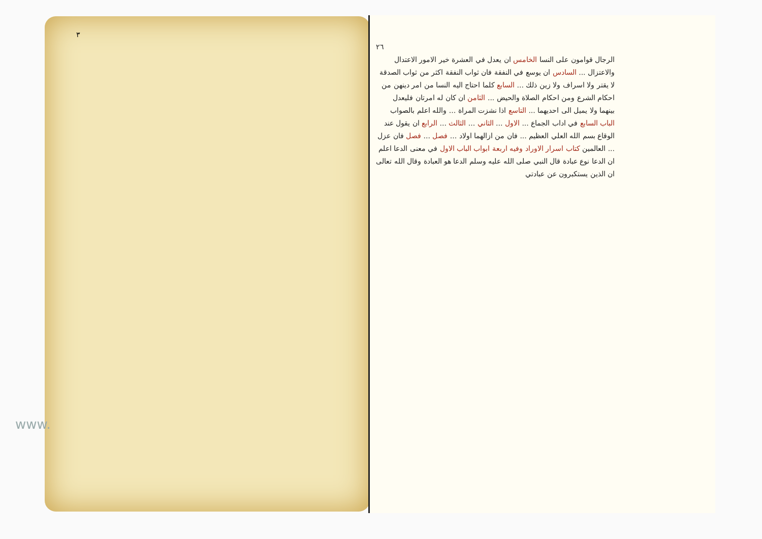٣
www.
٢٦
الرجال قوامون على النسا الخامس ان يعدل في العشرة خير الامور الاعتدال والاعتزال ... السادس ان يوسع في النفقة فان ثواب النفقة اكثر من ثواب الصدقة لا يقتر ولا اسراف ولا زين ذلك ... السابع كلما احتاج اليه النسا من امر دينهن من احكام الشرع ومن احكام الصلاة والحيض ... الثامن ان كان له امرتان فليعدل بينهما ولا يميل الى احديهما ... التاسع اذا نشزت المراة ... والله اعلم بالصواب الباب السابع في اداب الجماع ... الاول ... الثاني ... الثالث ... الرابع ان يقول عند الوقاع بسم الله العلي العظيم ... فان من ازالهما اولاد ... فصل ... فصل فان عزل ... العالمين كتاب اسرار الاوراد وفيه اربعة ابواب الباب الاول في معنى الدعا اعلم ان الدعا نوع عبادة قال النبي صلى الله عليه وسلم الدعا هو العبادة وقال الله تعالى ان الذين يستكبرون عن عبادتي